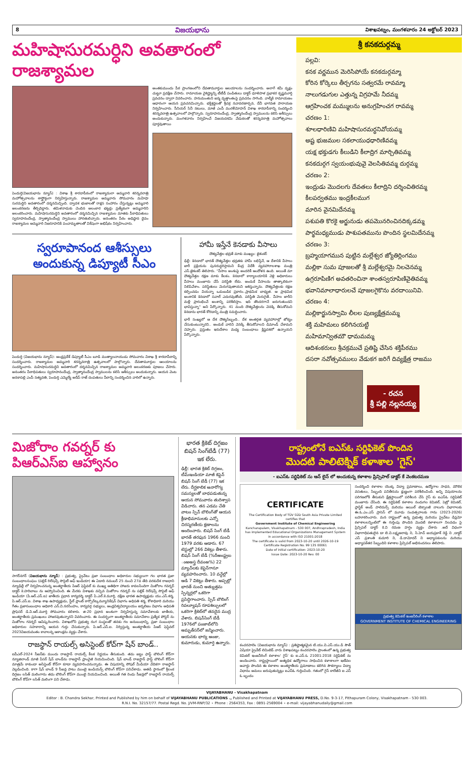8 విజయభాను విశాఖపట్నం, మంగళవారం 24 అక్టోబర్ 2023
మహిషాసురమర్ధిని అవతారంలో రాజశ్యామల
పెందుర్తి(విజయభాను న్యూస్) : విశాఖ శ్రీ శారదాపీఠంలో రాజశ్యామలా అమ్మవారి శరన్నవరాత్రి మహోత్సవాలను శాస్త్రోక్తంగా నిర్వహిస్తున్నారు. రాజశ్యామల అమ్మవారు సోమవారం మహిషా సురమర్ధిని అవతారంలో దర్శనమిచ్చింది. ద్వాదశ భుజాలతో రాక్షస సంహారం చేస్తున్నట్లు అమ్మవారి అలంకరణను తీర్చిదిద్దారు. తమిళనాడుకు చెందిన అలంకార భట్టర్లు ప్రత్యేకంగా అమ్మవారిని అలంకరించారు. మహిషాసురమర్ధిని అవతారంలో దర్శనమిచ్చిన రాజశ్యామల మాతకు పీఠాధిపతులు స్వరూపానందేంద్ర, స్వాత్మానందేంద్ర స్వాములు హారతులిచ్చారు. అనంతరం పీఠం అధిష్ఠాన దైవం రాజశ్యామల అమ్మవారి నిజరూపానికి పంచామృతాలతో విశేషంగా అభిషేకం నిర్వహించారు.
అంతకుముందు పీఠ ప్రాంగణంలోని దేవతామూర్తుల ఆలయాలను సందర్శించారు. అలాగే శమీ వృక్షం చుట్టూ ప్రదక్షిణ చేసారు. రామాయణ వైశిష్ట్యాన్ని టీటీడీ పండితులు డాక్టర్ ధూళిపాళ ప్రభాకర కృష్ణమూర్తి ప్రవచనం ద్వారా వివరించారు. హనుమంతుని జన్మ వృత్తాంతంపై ప్రవచనం సాగింది. వాల్మీకి రామాయణం ఆధారంగా ఆయన ప్రవచనమిచ్చారు. భక్తిశ్రద్ధలతో శ్రీచక్ర నవావరణార్చన, దేవీ భాగవత పారాయణ నిర్వహించారు. సీనియర్ సినీ నటులు, మాజీ ఎంపీ మురళీమోహన్ విశాఖ శారదాపీఠాన్ని సందర్శించి శరన్నవరాత్రి ఉత్సవాలలో పాల్గొన్నారు. స్వరూపానందేంద్ర, స్వాత్మానందేంద్ర స్వాములను కలిసి ఆశీస్సులు అందుకున్నారు. మంగళవారం నిర్వహించే విజయదశమి వేడుకలతో శరన్నవరాత్రి మహోత్సవాలు పూర్తవుతాయి
స్వరూపానంద ఆశీస్సులు అందుకున్న డిప్యూటీ సీఎం
పెందుర్తి (విజయభాను న్యూస్): ఆంధ్రప్రదేశ్ డిప్యూటీ సీఎం బూడి ముత్యాలనాయుడు సోమవారం విశాఖ శ్రీ శారదాపీఠాన్ని సందర్శించారు. రాజశ్యామల అమ్మవారి శరన్నవరాత్రి ఉత్సవాలలో పాల్గొన్నారు. దేవతామూర్తుల ఆలయాలను సందర్శించారు. మహిషాసురమర్ధిని అవతారంలో దర్శనమిచ్చిన రాజశ్యామల అమ్మవారి అలంకరణకు పూజలు చేసారు. అనంతరం పీఠాధిపతులు స్వరూపానందేంద్ర, స్వాత్మానందేంద్ర స్వాములను కలిసి ఆశీస్సులు అందుకున్నారు. ఆయన వెంట అనకాపల్లి ఎంపీ సత్యవతి, పెందుర్తి ఎమ్మెల్యే అదీప్ రాజ్ దంపతులు పీఠాన్ని సందర్శించిన వారిలో ఉన్నారు.
హామీ ఇస్తేనే కెనడాకు వీసాలు
దౌత్యవేత్తల భద్రతే మాకు ముఖ్యం: జైశంకర్
ఢిల్లీ: కెనడాలో భారత్ దౌత్యవేత్తల భద్రతకు హామీ లభిస్తేనే, ఆ దేశానికి వీసాలు జారీ ప్రక్రియను పునరుద్ధరిస్తామని కేంద్ర విదేశీ వ్యవహారాలశాఖ మంత్రి ఎస్.జైశంకర్ తెలిపారు. "వీసాల అంశంపై అందరికీ ఆందోళన ఉంది. అయితే మా దౌత్యవేత్తల రక్షణ మాకు కీలకం. కెనడాలో కార్యాలయానికి వెళ్లి అధికారులు వీసాలు మంజూరు చేసే పరిస్థితి లేదు. అందుకే వీసాలను తాత్కాలికంగా నిలిపివేశాం. పరిస్థితులు మెరుగవుతాయని ఆశిస్తున్నాను. దౌత్యవేత్తలకు రక్షణ కల్పించడం వియన్నా ఒడంబడిక ప్రకారం..ప్రాథమిక బాధ్యత. ఆ ప్రాథమిక అంశానికి కెనడాలో సవాల్ ఎదురవుతోంది. పరిస్థితి మెరుగైతే.. వీసాల జారీని మళ్లీ ప్రారంభించే అంశాన్ని పరిశీలిస్తాం. ఇది తొందరగానే జరుగుతుందని భావిస్తున్నా" అని పేర్కొన్నారు. 41 మంది దౌత్యవేత్తలను వెనక్కి తీసుకోమని కెనడాను భారత్ కోరడాన్ని మంత్రి సమర్థించారు.
భారీ సంఖ్యలో ఆ దేశ దౌత్యసిబ్బంది.. దేశ అంతర్గత వ్యవహారాల్లో జోక్యం చేసుకుంటున్నారని.. అందుకే వారిని వెనక్కి తీసుకోవాలని డిమాండ్ చేశామని చెప్పారు. ప్రస్తుతం ఇరుదేశాల మధ్య సంబంధాలు క్లిష్టదశలో ఉన్నాయని పేర్కొన్నారు.
శ్రీ కనకదుర్గమ్మ
పల్లవి:
కనక వర్ణమున మెరిసిపోయే కనకదుర్గమ్మా
కోరిన కోర్కెలు తీర్చగను సత్వరమే రావమ్మా
నాలుగడుగుల ఎత్తున్న విగ్రహమే నీదమ్మ
ఆగ్రహించక మమ్ములను అనుగ్రహించగ రావమ్మ
చరణం 1:
శూలధారిణివి మహిషాసురమర్ధనివోయమ్మ
అష్ట భుజముల సకలాయుధధారిణివమ్మ
యక్ష భక్తుడగు కీలుడిని కీలాద్రిగ మార్చితివమ్మ
కనకదుర్గగ స్వయంభువువై వెలసితివమ్మ దుర్గమ్మ
చరణం 2:
ఇంద్రుడు మొదలగు దేవతలు కీలాద్రిని దర్శించితిరమ్మ
కీలపర్వతము ఇంద్రకీలముగ
మారిన వైనమిదేనమ్మ
పశుపతి కొరకై అర్జునుడు తపమొనరించినదిక్కడమ్మ
పార్థమధ్యముడు పాశుపతమును పొందిన స్థలమిదేనమ్మ
చరణం 3:
బ్రహ్మయాగమున పుట్టిన మల్లేశ్వర జ్యోతిర్లింగము
మల్లికా సుమ పూజలతో శ్రీ మల్లేశ్వరమై నిలచెనమ్మ
ఉగ్రరూపిణిగ అవతరించినా శాంతస్వరూపిణివైతివమ్మ
భవానిమాలాధారులచే పూజలగైకొను వరదాయినివి.
చరణం 4:
మల్లికార్జునస్వామి లీలల పుణ్యక్షేత్రమమ్మ
శక్తి మహిమలు కలిగినయట్టి
మహిమాన్వితమౌ ధామమమ్మ
ఆదిశంకరులు శ్రీచక్రముచే ప్రతిష్టి చేసిన శక్తిపీఠము
దసరా నవోత్సవములు వేడుకగ జరిగే దివ్యక్షేత్ర రాజము
- రచన
శ్రీ పల్లి నల్లనయ్య
మిజోరాం గవర్నర్ కు పిఆర్ఎస్ఐ ఆహ్వానం
సాగర్‌నగర్ (విజయభాను న్యూస్) : ప్రభుత్వ, ప్రైవేటు ప్రజా సంబంధాల అధికారుల సభ్యులుగా గల భారత ప్రజా సంబంధాలసంఘం (పబ్లిక్ రిలేషన్స్ సొసైటీ ఆఫ్ ఇండియా) ఈ ఏడాది నవంబర్ 25 నుంచి 27వ తేది వరకుదేశ రాజధాని న్యూఢిల్లీ లో నిర్వహించనున్న అంతర్జాతీయ పిఆర్ ఫెస్టివల్ కు ముఖ్య అతిథిగా హాజరు కావలసిందిగా మిజోరాం గవర్నర్ డాక్టర్ కె.హరిబాబు ను ఆహ్వానించింది. ఈ మేరకు విశాఖకు వచ్చిన మిజోరాం గవర్నర్ ను పబ్లిక్ రిలేషన్స్ సొసైటీ ఆఫ్ ఇండియా (పి.ఆర్.ఎస్.ఐ) జాతీయ ప్రధాన కార్యదర్శి డాక్టర్ పి.ఎల్.కె.మూర్తి, దక్షిణ భారత ఉపాధ్యక్షుడు యు.ఎస్.శర్మ, పి.ఆర్.ఎస్.ఐ. విశాఖ శాఖ ఉపాధ్యక్షుడు, స్టీల్ ప్లాంట్ కార్పొరేట్కమ్యూనికేషన్ విభాగం అధిపతి శర్మ, కోశాధికారి మరియు గీతం ప్రజాసంబంధాల అధికారి ఎన్.వి.నరసింహం, కార్యవర్గ సభ్యులు, ఆంధ్రవిశ్వవిద్యాలయం జర్నలిజం విభాగం అధిపతి ప్రొఫెసర్ డి.వి.ఆర్.మూర్తి సోమవారం కలిశారు. జి-20 ప్రధాన అంశంగా నిర్వహిస్తున్న సమావేశాలకు జాతీయ, అంతర్జాతీయ ప్రముఖులు హాజరవుతున్నారని వివరించారు. ఈ సందర్భంగా అంతర్జాతీయ సమావేశాల ప్రత్యేక పోస్టర్ ను మిజోరాం గవర్నర్ ఆవిష్కరించారు. విశాఖలోని ప్రభుత్వ రంగ సంస్థలతో తనకు గల అనుబంధాన్ని, ప్రజా సంబంధాల అధికారుల సహకారాన్ని ఆయన గుర్తు చేసుకున్నారు. పి.ఆర్.ఎస్.ఐ. నిర్విస్తున్న అంతర్జాతీయ పిఆర్ ఫెస్టివల్ 2023విజయవంతం కావాలన్న ఆకాంక్షను వ్యక్తం చేశారు.
రాజస్థాన్ రాయల్స్ అసిస్టెంట్ కోచ్‌గా షేన్ బాండ్..
ఐపీఎల్-2024 సీజన్‌కు ముందు రాజస్థాన్ రాయల్స్ కీలక నిర్ణయం తీసుకుంది. తమ జట్టు ఫాస్ట్ బౌలింగ్ కోచ్‌గా న్యూజిలాండ్ మాజీ పేసర్ షేన్ బాండ్‌ను రాజస్థాన్ ఫ్రాంచైజీ నియమించింది. షేన్ బాండ్ రాజస్థాన్ ఫాస్ట్ బౌలింగ్ కోచ్‌గా మాత్రమే కాకుండా అసిస్టెంట్ కోచ్‌గా కూడా వ్యవహరించనున్నాడు. ఈ విషయాన్ని సోషల్ మీడియా వేదికగా రాజస్థాన్ వెల్లడించింది. కాగా షేన్ బాండ్ 9 సీజన్ల పాటు ముంబై ఇండియన్స్ బౌలింగ్ కోచ్‌గా పనిచేశాడు. అతడి స్థానంలో శ్రీలంక దిగ్గజం లసిత్ మలింగాను తమ బౌలింగ్ కోచ్‌గా ముంబై నియమించింది. అయితే గత రెండు సీజన్లలో రాజస్థాన్ రాయల్స్ బౌలింగ్ కోచ్‌గా లసిత్ మలింగా పని చేశాడు.
భారత క్రికెట్ దిగ్గజం బిషన్ సింగ్‌బేడీ (77) ఇక లేరు.
ఢిల్లీ: భారత క్రికెట్ దిగ్గజం, టీమ్‌ఇండియా మాజీ కెప్టెన్ బిషన్ సింగ్ బేడీ (77) ఇక లేరు. దీర్ఘకాలిక అనారోగ్య సమస్యలతో బాధపడుతున్న ఆయన సోమవారం తుదిశ్వాస విడిచారు. తన ఎడమ చేతి వాటం స్పిన్ బౌలింగ్‌తో ఆయన క్రీడాభిమానులకు ఎన్నో చిరస్మరణీయ క్షణాలను అందించారు. బిషన్ సింగ్ బేడీ భారత్ తరఫున 1966 నుంచి 1979 వరకు ఆడారు. 67 టెస్టుల్లో 266 వికెట్లు తీశారు. బిషన్ సింగ్ బేడీ (%దీఱంష్ట్రబ ంఱఅస్త్ర దీవంఱ%) 22 మ్యాచ్‌లకు కెప్టెన్‌గానూ వ్యవహరించారు. 10 వన్డేల్లో ఆడి 7 వికెట్లు తీశారు. అప్పట్లో భారత్ నుంచి అత్యుత్తమ స్పిన్నర్లలో ఒకరిగా ప్రసిద్ధిగాంచారు. స్పిన్ బౌలింగ్ రివల్యూషన్ రూపశిల్పులలో ఒకరిగా క్రికెట్‌లో తనదైన ముద్ర వేశారు. బిషన్‌సింగ్ బేడీ 1976లో పంజాబ్‌లోని అమృత్‌సర్‌లో జన్మించారు. ఆయనకు భార్య అంజు, కుమారుడు, కుమార్తె ఉన్నారు.
రాష్ట్రంలోనే ఐఎస్ఓ సర్టిఫికెట్ పొందిన
మొదటి పాలిటెక్నిక్ కళాశాల 'గైస్'
- ఐఎస్ఓ సర్టిఫికెట్ ను ఆన్ లైన్ లో అందుకున్న కళాశాల ప్రిన్సిపాల్ డాక్టర్ కే వెంకటరమణ
CERTIFICATE
The Certification Body of TÜV SÜD South Asia Private Limited certifies that
Government Institute of Chemical Engineering
Kancharapalem, Visakhapatnam - 530 007, Andhrapradesh, India
has implemented Educational Organizations Management System in accordance with ISO 21001:2018
The certificate is valid from 2023-10-20 until 2026-10-19
Certificate Registration No. 99 135 00061
Date of initial certification: 2023-10-20
Issue Date: 2023-10-20 Rev. 00
కంచరపాలెం (విజయభాను న్యూస్) : ప్రతిష్టాత్మకమైన టి.యు.వి.ఎస్.యు.డి సౌత్ ఏషియా ప్రైవేట్ లిమిటెడ్ వారు విశాఖపట్నం కంచరపాలెం ప్రాంతంలో ఉన్న ప్రభుత్వ కెమికల్ ఇంజనీరింగ్ కళాశాల' గైస్' కు ఐ.ఎస్.ఓ 21001:2018 సర్టిఫికెట్ ను అందించారు. రాష్ట్రస్థాయిలో అత్యధిక ఉద్యోగాలు సాధించిన కళాశాలగా ఇటీవల అవార్డు పొందిన ఈ కళాశాల అంతర్జాతీయ ప్రమాణాలు కలిగిన సౌకర్యాలు విద్యా విధానం అమలు జరుపుతున్నట్లు ఐఎస్ఓ గుర్తించింది. గతంలో గైస్ కాలేజీని ఐ ఎస్ ఓ బృందం
సందర్శించి కళాశాల యొక్క విద్యా ప్రమాణాలు, ఉద్యోగాల సాధన, మౌలిక వసతులు, సిబ్బంది పనితీరును క్షుణ్ణంగా పరిశీలించింది. అన్ని విషయాలను పరిగణలోకి తీసుకుని క్షేత్రస్థాయిలో పరిశీలన చేసి గైస్ కు ఐఎస్ఓ సర్టిఫికెట్ మంజూరు చేసింది. ఈ సర్టిఫికెట్ కళాశాల నందుగల కెమికల్, పెట్రో కెమికల్, ప్లాస్టిక్ అండ్ పాలిమర్స్ మరియు ఆయిల్ టెక్నాలజీ నాలుగు విభాగాలకు ఈ.ఓ.ఎం.ఎస్ ప్రాసెస్ లో మూడు సంవత్సరాలకు గాను (2023-2026) బహూకరించారు. మన రాష్ట్రంలో ఉన్న ప్రభుత్వ మరియు ప్రైవేటు డిప్లమో కళాశాలలన్నింటిలో ఈ గుర్తింపు పొందిన మొదటి కళాశాలగా నిలవడం పై ప్రిన్సిపల్ డాక్టర్ కె.వి రమణ హర్షం వ్యక్తం చేశారు .అదే విధంగా విభాగాధిపతులైన డా బి.వి.లక్ష్మణరావు ని, సి.హెచ్ జయప్రకాశ్ రెడ్డి ని ,డాక్టర్ ఎస్ .ప్రశాంతి కుమారి ని, డి.దామోదర్ ని అధ్యాపకులను మరియు అధ్యాపకేతర సిబ్బందిని కళాశాల ప్రిన్సిపల్ అభినందనలు తెలిపారు.
ప్రభుత్వ కెమికల్ ఇంజనీరింగ్ కళాశాల
GOVERNMENT INSTITUTE OF CHEMICAL ENGINEERING
VIJAYABHANU - Visakhapatnam
Editor : B. Chandra Sekhar, Printed and Published by him on behalf of VIJAYABHANU PUBLICATIONS ., Published and Printed at VIJAYABHANU PRESS, D.No. 9-3-17, Pithapuram Colony, Visakhapatnam - 530 003.
R.N.I. No. 32157/77. Postal Regd. No. J/VM-RNP/32 ⋆ Phone : 2564353, Fax : 0891-2569004 ⋆ e-mail: vijayabhanudaily@gmail.com